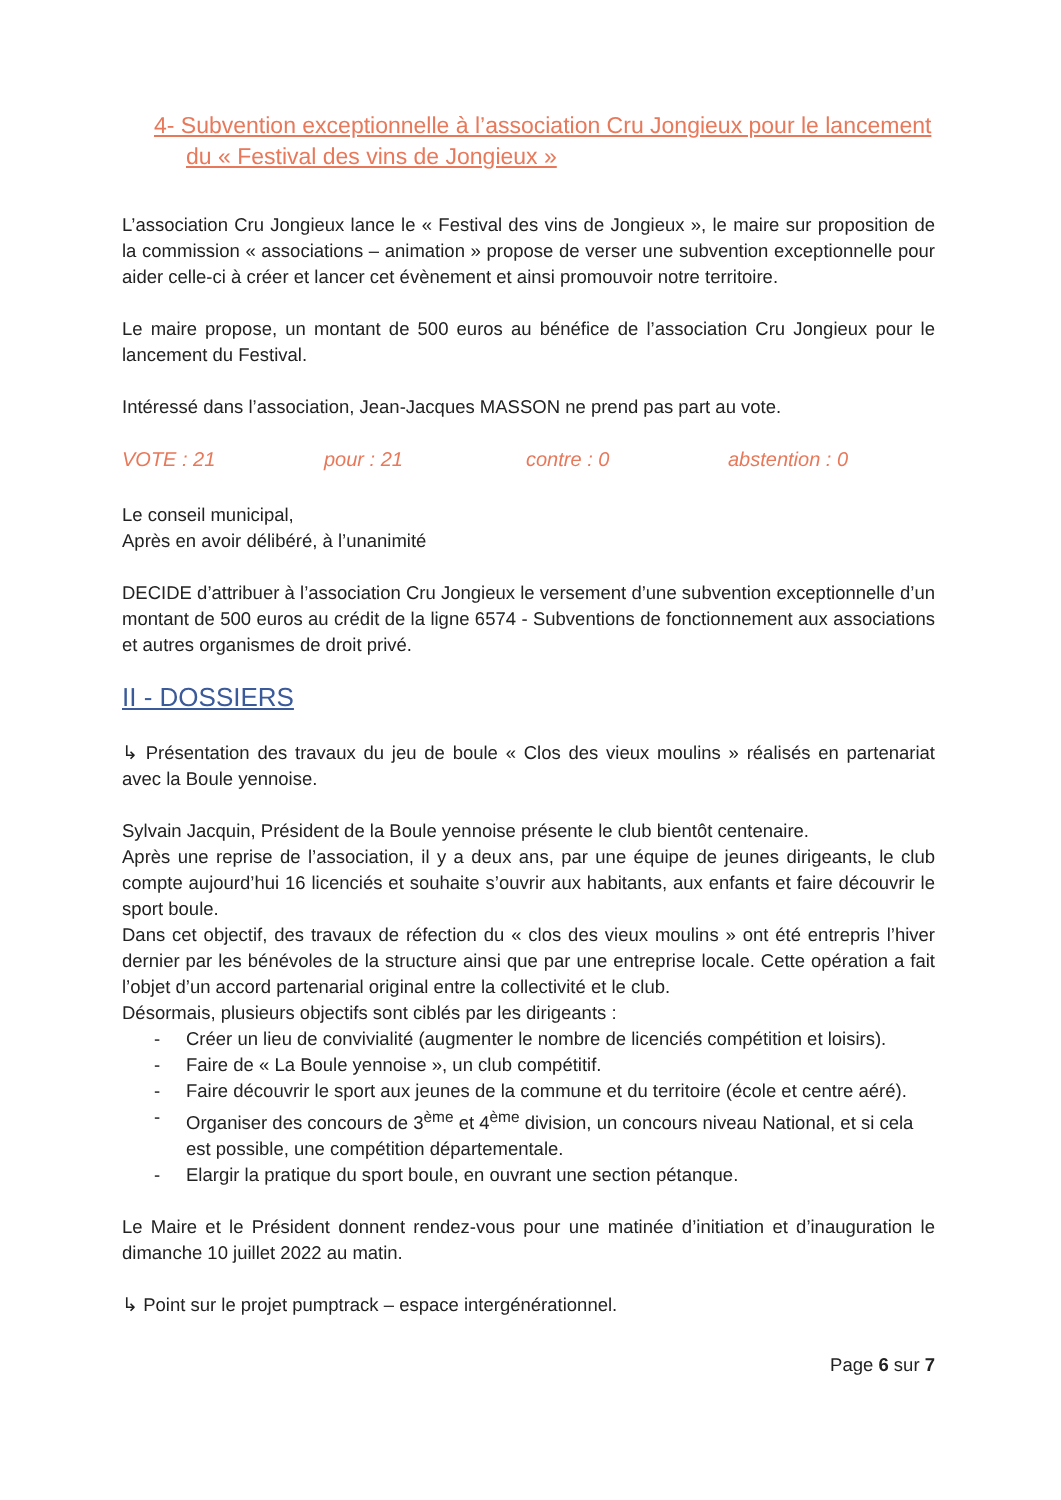4- Subvention exceptionnelle à l’association Cru Jongieux pour le lancement du « Festival des vins de Jongieux »
L’association Cru Jongieux lance le « Festival des vins de Jongieux », le maire sur proposition de la commission « associations – animation » propose de verser une subvention exceptionnelle pour aider celle-ci à créer et lancer cet évènement et ainsi promouvoir notre territoire.
Le maire propose, un montant de 500 euros au bénéfice de l’association Cru Jongieux pour le lancement du Festival.
Intéressé dans l’association, Jean-Jacques MASSON ne prend pas part au vote.
VOTE : 21 pour : 21 contre : 0 abstention : 0
Le conseil municipal,
Après en avoir délibéré, à l’unanimité
DECIDE d’attribuer à l’association Cru Jongieux le versement d’une subvention exceptionnelle d’un montant de 500 euros au crédit de la ligne 6574 - Subventions de fonctionnement aux associations et autres organismes de droit privé.
II - DOSSIERS
↳ Présentation des travaux du jeu de boule « Clos des vieux moulins » réalisés en partenariat avec la Boule yennoise.
Sylvain Jacquin, Président de la Boule yennoise présente le club bientôt centenaire.
Après une reprise de l’association, il y a deux ans, par une équipe de jeunes dirigeants, le club compte aujourd’hui 16 licenciés et souhaite s’ouvrir aux habitants, aux enfants et faire découvrir le sport boule.
Dans cet objectif, des travaux de réfection du « clos des vieux moulins » ont été entrepris l’hiver dernier par les bénévoles de la structure ainsi que par une entreprise locale. Cette opération a fait l’objet d’un accord partenarial original entre la collectivité et le club.
Désormais, plusieurs objectifs sont ciblés par les dirigeants :
- Créer un lieu de convivialité (augmenter le nombre de licenciés compétition et loisirs).
- Faire de « La Boule yennoise », un club compétitif.
- Faire découvrir le sport aux jeunes de la commune et du territoire (école et centre aéré).
- Organiser des concours de 3<sup>ème</sup> et 4<sup>ème</sup> division, un concours niveau National, et si cela est possible, une compétition départementale.
- Elargir la pratique du sport boule, en ouvrant une section pétanque.
Le Maire et le Président donnent rendez-vous pour une matinée d’initiation et d’inauguration le dimanche 10 juillet 2022 au matin.
↳ Point sur le projet pumptrack – espace intergénérationnel.
Page 6 sur 7